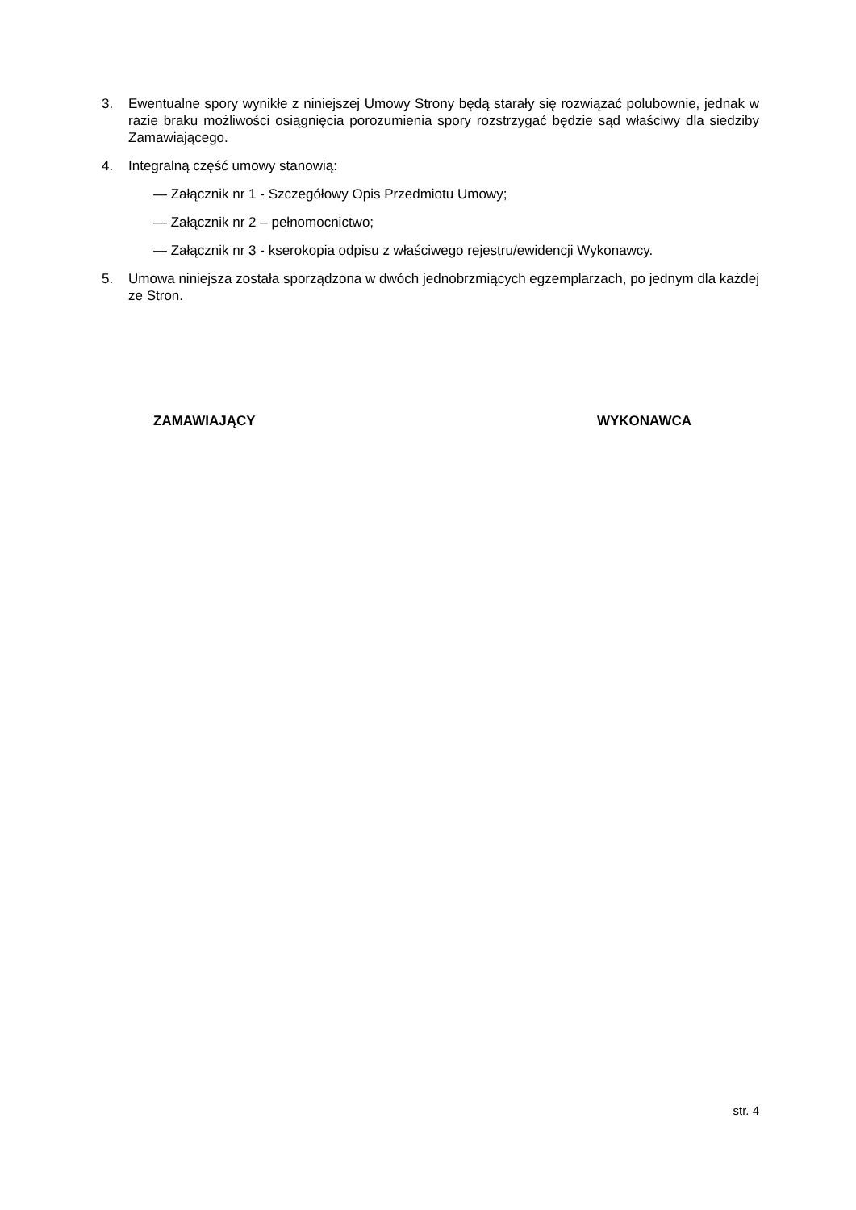3. Ewentualne spory wynikłe z niniejszej Umowy Strony będą starały się rozwiązać polubownie, jednak w razie braku możliwości osiągnięcia porozumienia spory rozstrzygać będzie sąd właściwy dla siedziby Zamawiającego.
4. Integralną część umowy stanowią:
— Załącznik nr 1 - Szczegółowy Opis Przedmiotu Umowy;
— Załącznik nr 2 – pełnomocnictwo;
— Załącznik nr 3 - kserokopia odpisu z właściwego rejestru/ewidencji Wykonawcy.
5. Umowa niniejsza została sporządzona w dwóch jednobrzmiących egzemplarzach, po jednym dla każdej ze Stron.
ZAMAWIAJĄCY WYKONAWCA
str. 4